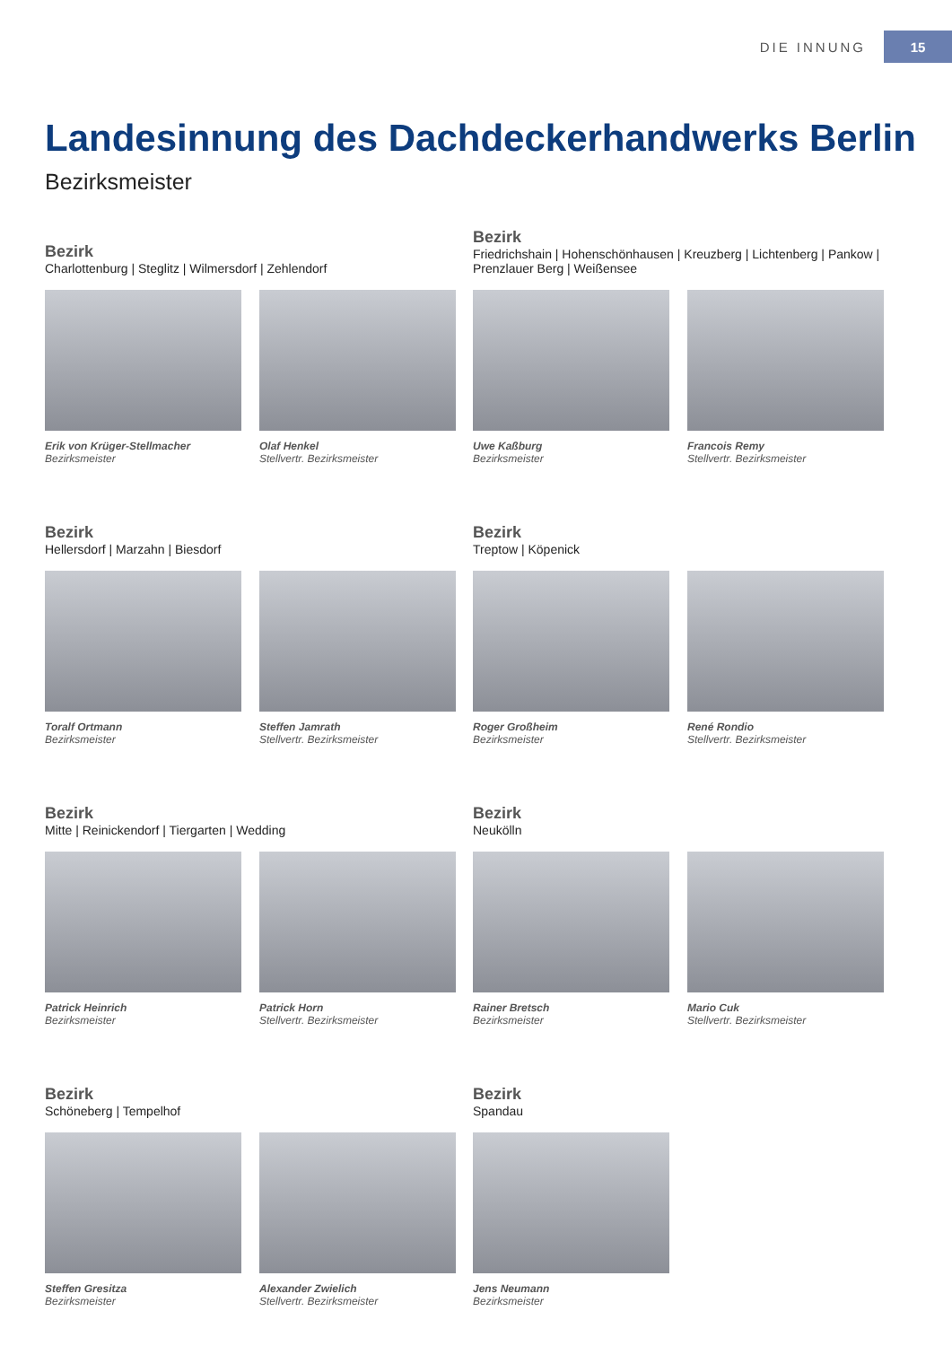DIE INNUNG 15
Landesinnung des Dachdeckerhandwerks Berlin
Bezirksmeister
Bezirk
Charlottenburg | Steglitz | Wilmersdorf | Zehlendorf
Erik von Krüger-Stellmacher
Bezirksmeister
Olaf Henkel
Stellvertr. Bezirksmeister
Bezirk
Friedrichshain | Hohenschönhausen | Kreuzberg | Lichtenberg | Pankow | Prenzlauer Berg | Weißensee
Uwe Kaßburg
Bezirksmeister
Francois Remy
Stellvertr. Bezirksmeister
Bezirk
Hellersdorf | Marzahn | Biesdorf
Toralf Ortmann
Bezirksmeister
Steffen Jamrath
Stellvertr. Bezirksmeister
Bezirk
Treptow | Köpenick
Roger Großheim
Bezirksmeister
René Rondio
Stellvertr. Bezirksmeister
Bezirk
Mitte | Reinickendorf | Tiergarten | Wedding
Patrick Heinrich
Bezirksmeister
Patrick Horn
Stellvertr. Bezirksmeister
Bezirk
Neukölln
Rainer Bretsch
Bezirksmeister
Mario Cuk
Stellvertr. Bezirksmeister
Bezirk
Schöneberg | Tempelhof
Steffen Gresitza
Bezirksmeister
Alexander Zwielich
Stellvertr. Bezirksmeister
Bezirk
Spandau
Jens Neumann
Bezirksmeister